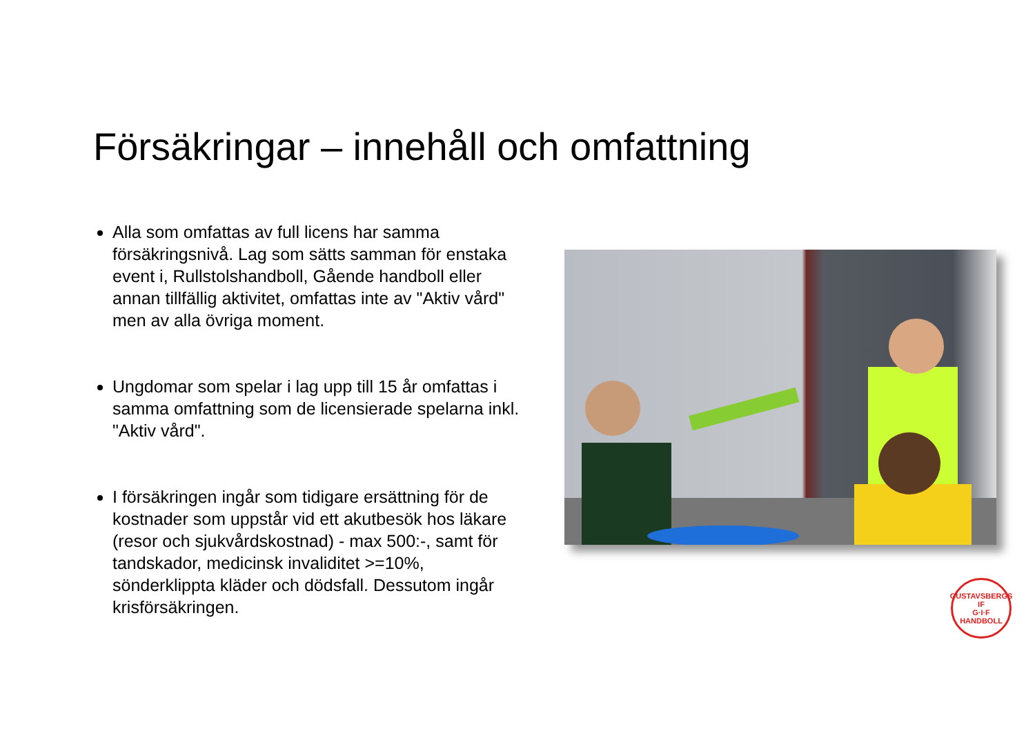Försäkringar – innehåll och omfattning
Alla som omfattas av full licens har samma försäkringsnivå. Lag som sätts samman för enstaka event i, Rullstolshandboll, Gående handboll eller annan tillfällig aktivitet, omfattas inte av "Aktiv vård" men av alla övriga moment.
Ungdomar som spelar i lag upp till 15 år omfattas i samma omfattning som de licensierade spelarna inkl. "Aktiv vård".
I försäkringen ingår som tidigare ersättning för de kostnader som uppstår vid ett akutbesök hos läkare (resor och sjukvårdskostnad) - max 500:-, samt för tandskador, medicinsk invaliditet >=10%, sönderklippta kläder och dödsfall. Dessutom ingår krisförsäkringen.
GUSTAVSBERGS IF
G·I·F
HANDBOLL